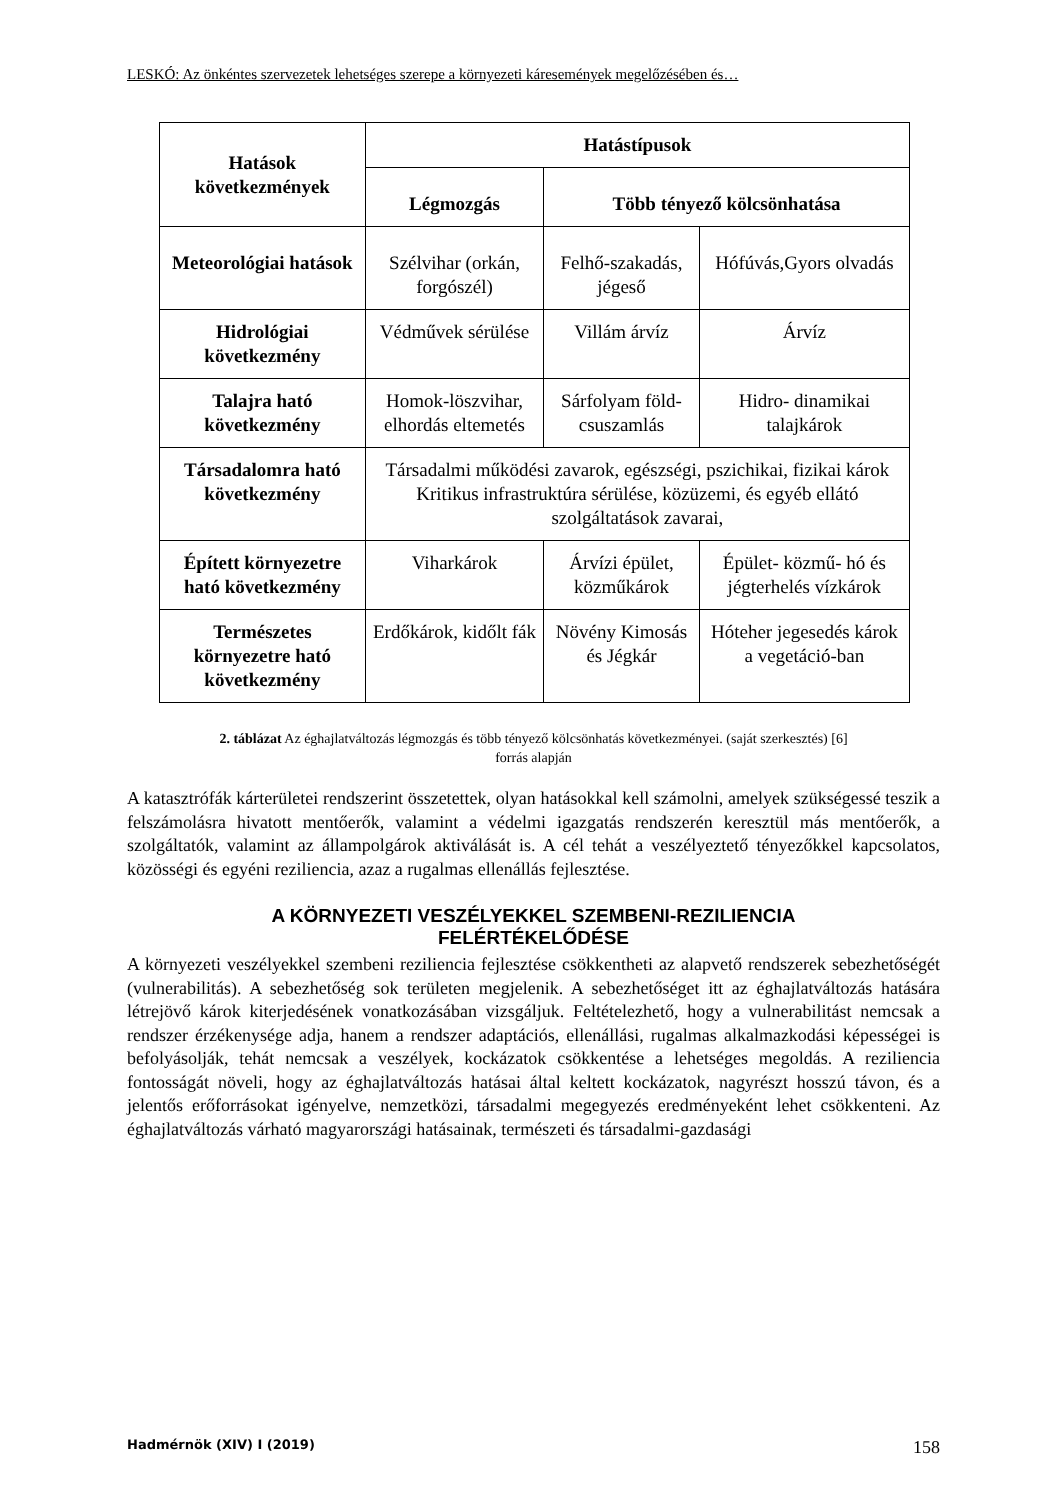LESKÓ: Az önkéntes szervezetek lehetséges szerepe a környezeti káresemények megelőzésében és…
| Hatások következmények | Hatástípusok | | |
| --- | --- | --- | --- |
| | Légmozgás | Több tényező kölcsönhatása | |
| Meteorológiai hatások | Szélvihar (orkán, forgószél) | Felhő-szakadás, jégeső | Hófúvás,Gyors olvadás |
| Hidrológiai következmény | Védművek sérülése | Villám árvíz | Árvíz |
| Talajra ható következmény | Homok-löszvihar, elhordás eltemetés | Sárfolyam föld-csuszamlás | Hidro- dinamikai talajkárok |
| Társadalomra ható következmény | Társadalmi működési zavarok, egészségi, pszichikai, fizikai károk Kritikus infrastruktúra sérülése, közüzemi, és egyéb ellátó szolgáltatások zavarai, | | |
| Épített környezetre ható következmény | Viharkárok | Árvízi épület, közműkárok | Épület- közmű- hó és jégterhelés vízkárok |
| Természetes környezetre ható következmény | Erdőkárok, kidőlt fák | Növény Kimosás és Jégkár | Hóteher jegesedés károk a vegetáció-ban |
2. táblázat Az éghajlatváltozás légmozgás és több tényező kölcsönhatás következményei. (saját szerkesztés) [6]
forrás alapján
A katasztrófák kárterületei rendszerint összetettek, olyan hatásokkal kell számolni, amelyek szükségessé teszik a felszámolásra hivatott mentőerők, valamint a védelmi igazgatás rendszerén keresztül más mentőerők, a szolgáltatók, valamint az állampolgárok aktiválását is. A cél tehát a veszélyeztető tényezőkkel kapcsolatos, közösségi és egyéni reziliencia, azaz a rugalmas ellenállás fejlesztése.
A KÖRNYEZETI VESZÉLYEKKEL SZEMBENI-REZILIENCIA
FELÉRTÉKELŐDÉSE
A környezeti veszélyekkel szembeni reziliencia fejlesztése csökkentheti az alapvető rendszerek sebezhetőségét (vulnerabilitás). A sebezhetőség sok területen megjelenik. A sebezhetőséget itt az éghajlatváltozás hatására létrejövő károk kiterjedésének vonatkozásában vizsgáljuk. Feltételezhető, hogy a vulnerabilitást nemcsak a rendszer érzékenysége adja, hanem a rendszer adaptációs, ellenállási, rugalmas alkalmazkodási képességei is befolyásolják, tehát nemcsak a veszélyek, kockázatok csökkentése a lehetséges megoldás. A reziliencia fontosságát növeli, hogy az éghajlatváltozás hatásai által keltett kockázatok, nagyrészt hosszú távon, és a jelentős erőforrásokat igényelve, nemzetközi, társadalmi megegyezés eredményeként lehet csökkenteni. Az éghajlatváltozás várható magyarországi hatásainak, természeti és társadalmi-gazdasági
Hadmérnök (XIV) I (2019) 158